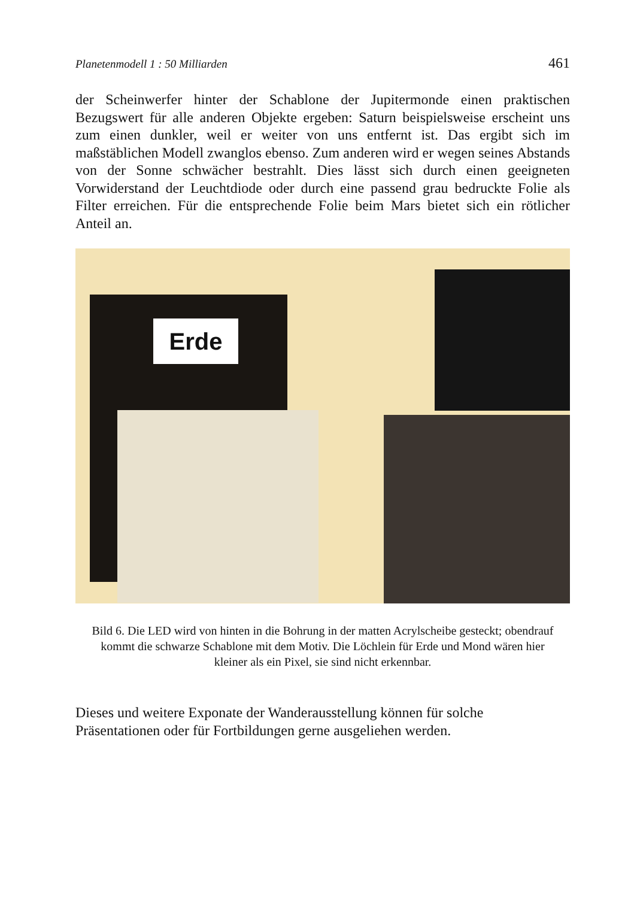Planetenmodell 1 : 50 Milliarden 461
der Scheinwerfer hinter der Schablone der Jupitermonde einen praktischen Bezugswert für alle anderen Objekte ergeben: Saturn beispielsweise erscheint uns zum einen dunkler, weil er weiter von uns entfernt ist. Das ergibt sich im maßstäblichen Modell zwanglos ebenso. Zum anderen wird er wegen seines Abstands von der Sonne schwächer bestrahlt. Dies lässt sich durch einen geeigneten Vorwiderstand der Leuchtdiode oder durch eine passend grau bedruckte Folie als Filter erreichen. Für die entsprechende Folie beim Mars bietet sich ein rötlicher Anteil an.
Erde
Bild 6. Die LED wird von hinten in die Bohrung in der matten Acrylscheibe gesteckt; obendrauf kommt die schwarze Schablone mit dem Motiv. Die Löchlein für Erde und Mond wären hier kleiner als ein Pixel, sie sind nicht erkennbar.
Dieses und weitere Exponate der Wanderausstellung können für solche Präsentationen oder für Fortbildungen gerne ausgeliehen werden.